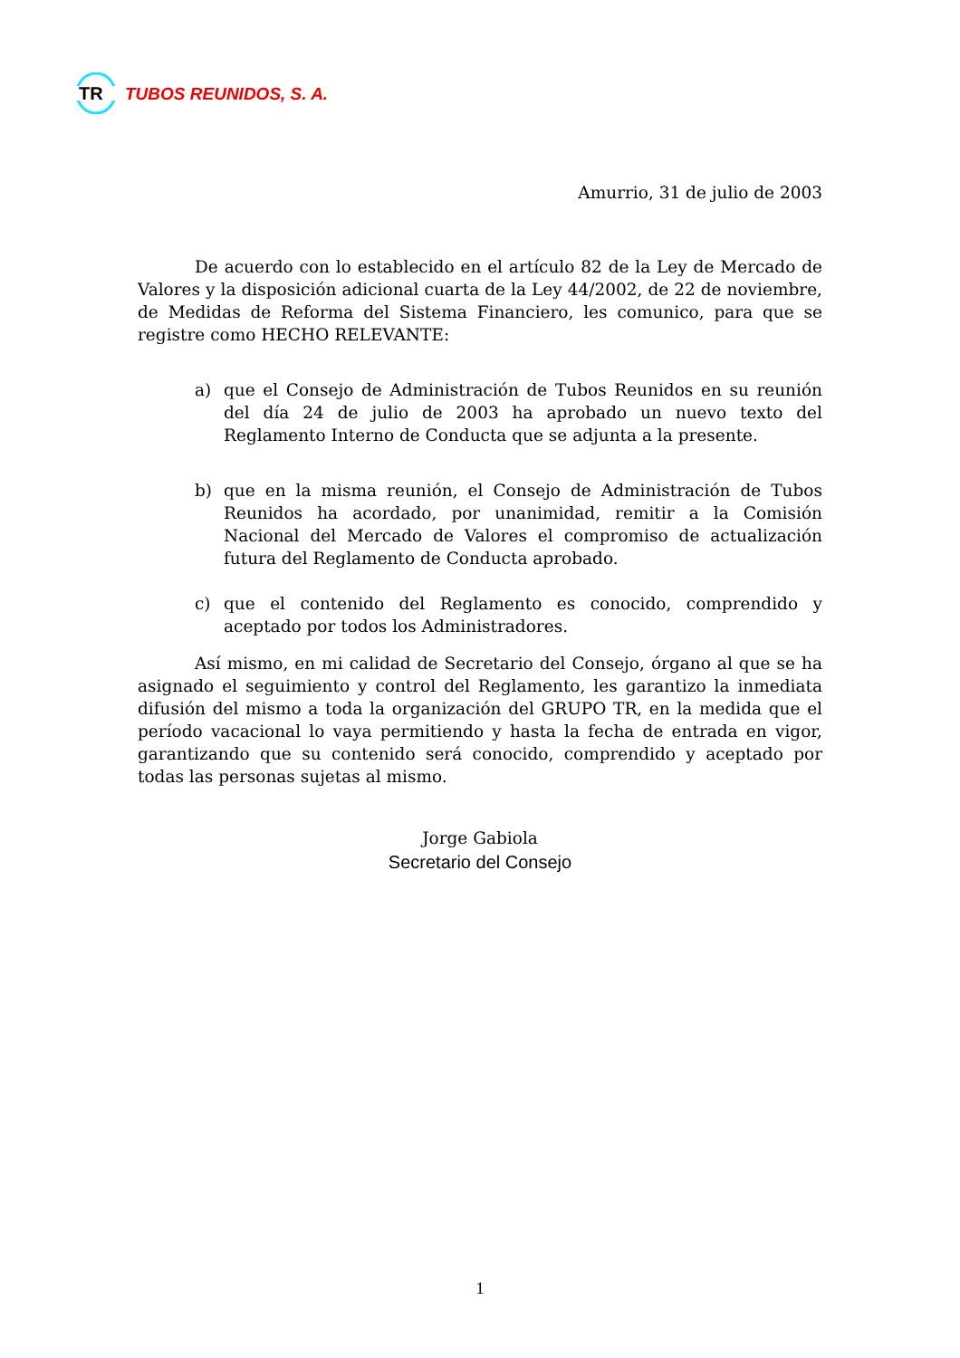TR
TUBOS REUNIDOS, S. A.
Amurrio, 31 de julio de 2003
De acuerdo con lo establecido en el artículo 82 de la Ley de Mercado de Valores y la disposición adicional cuarta de la Ley 44/2002, de 22 de noviembre, de Medidas de Reforma del Sistema Financiero, les comunico, para que se registre como HECHO RELEVANTE:
a) que el Consejo de Administración de Tubos Reunidos en su reunión del día 24 de julio de 2003 ha aprobado un nuevo texto del Reglamento Interno de Conducta que se adjunta a la presente.
b) que en la misma reunión, el Consejo de Administración de Tubos Reunidos ha acordado, por unanimidad, remitir a la Comisión Nacional del Mercado de Valores el compromiso de actualización futura del Reglamento de Conducta aprobado.
c) que el contenido del Reglamento es conocido, comprendido y aceptado por todos los Administradores.
Así mismo, en mi calidad de Secretario del Consejo, órgano al que se ha asignado el seguimiento y control del Reglamento, les garantizo la inmediata difusión del mismo a toda la organización del GRUPO TR, en la medida que el período vacacional lo vaya permitiendo y hasta la fecha de entrada en vigor, garantizando que su contenido será conocido, comprendido y aceptado por todas las personas sujetas al mismo.
Jorge Gabiola
Secretario del Consejo
1